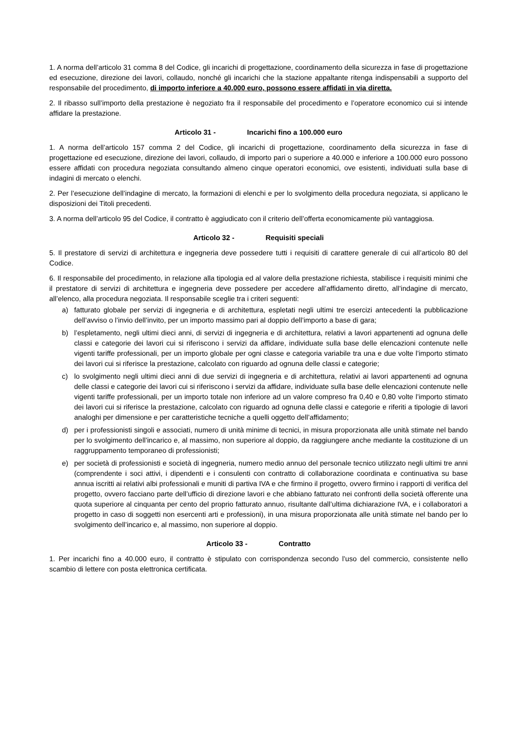1. A norma dell’articolo 31 comma 8 del Codice, gli incarichi di progettazione, coordinamento della sicurezza in fase di progettazione ed esecuzione, direzione dei lavori, collaudo, nonché gli incarichi che la stazione appaltante ritenga indispensabili a supporto del responsabile del procedimento, di importo inferiore a 40.000 euro, possono essere affidati in via diretta.
2. Il ribasso sull’importo della prestazione è negoziato fra il responsabile del procedimento e l’operatore economico cui si intende affidare la prestazione.
Articolo 31 - Incarichi fino a 100.000 euro
1. A norma dell’articolo 157 comma 2 del Codice, gli incarichi di progettazione, coordinamento della sicurezza in fase di progettazione ed esecuzione, direzione dei lavori, collaudo, di importo pari o superiore a 40.000 e inferiore a 100.000 euro possono essere affidati con procedura negoziata consultando almeno cinque operatori economici, ove esistenti, individuati sulla base di indagini di mercato o elenchi.
2. Per l’esecuzione dell’indagine di mercato, la formazioni di elenchi e per lo svolgimento della procedura negoziata, si applicano le disposizioni dei Titoli precedenti.
3. A norma dell’articolo 95 del Codice, il contratto è aggiudicato con il criterio dell’offerta economicamente più vantaggiosa.
Articolo 32 - Requisiti speciali
5. Il prestatore di servizi di architettura e ingegneria deve possedere tutti i requisiti di carattere generale di cui all’articolo 80 del Codice.
6. Il responsabile del procedimento, in relazione alla tipologia ed al valore della prestazione richiesta, stabilisce i requisiti minimi che il prestatore di servizi di architettura e ingegneria deve possedere per accedere all’affidamento diretto, all’indagine di mercato, all’elenco, alla procedura negoziata. Il responsabile sceglie tra i criteri seguenti:
a) fatturato globale per servizi di ingegneria e di architettura, espletati negli ultimi tre esercizi antecedenti la pubblicazione dell’avviso o l’invio dell’invito, per un importo massimo pari al doppio dell’importo a base di gara;
b) l’espletamento, negli ultimi dieci anni, di servizi di ingegneria e di architettura, relativi a lavori appartenenti ad ognuna delle classi e categorie dei lavori cui si riferiscono i servizi da affidare, individuate sulla base delle elencazioni contenute nelle vigenti tariffe professionali, per un importo globale per ogni classe e categoria variabile tra una e due volte l’importo stimato dei lavori cui si riferisce la prestazione, calcolato con riguardo ad ognuna delle classi e categorie;
c) lo svolgimento negli ultimi dieci anni di due servizi di ingegneria e di architettura, relativi ai lavori appartenenti ad ognuna delle classi e categorie dei lavori cui si riferiscono i servizi da affidare, individuate sulla base delle elencazioni contenute nelle vigenti tariffe professionali, per un importo totale non inferiore ad un valore compreso fra 0,40 e 0,80 volte l’importo stimato dei lavori cui si riferisce la prestazione, calcolato con riguardo ad ognuna delle classi e categorie e riferiti a tipologie di lavori analoghi per dimensione e per caratteristiche tecniche a quelli oggetto dell’affidamento;
d) per i professionisti singoli e associati, numero di unità minime di tecnici, in misura proporzionata alle unità stimate nel bando per lo svolgimento dell’incarico e, al massimo, non superiore al doppio, da raggiungere anche mediante la costituzione di un raggruppamento temporaneo di professionisti;
e) per società di professionisti e società di ingegneria, numero medio annuo del personale tecnico utilizzato negli ultimi tre anni (comprendente i soci attivi, i dipendenti e i consulenti con contratto di collaborazione coordinata e continuativa su base annua iscritti ai relativi albi professionali e muniti di partiva IVA e che firmino il progetto, ovvero firmino i rapporti di verifica del progetto, ovvero facciano parte dell’ufficio di direzione lavori e che abbiano fatturato nei confronti della società offerente una quota superiore al cinquanta per cento del proprio fatturato annuo, risultante dall’ultima dichiarazione IVA, e i collaboratori a progetto in caso di soggetti non esercenti arti e professioni), in una misura proporzionata alle unità stimate nel bando per lo svolgimento dell’incarico e, al massimo, non superiore al doppio.
Articolo 33 - Contratto
1. Per incarichi fino a 40.000 euro, il contratto è stipulato con corrispondenza secondo l’uso del commercio, consistente nello scambio di lettere con posta elettronica certificata.